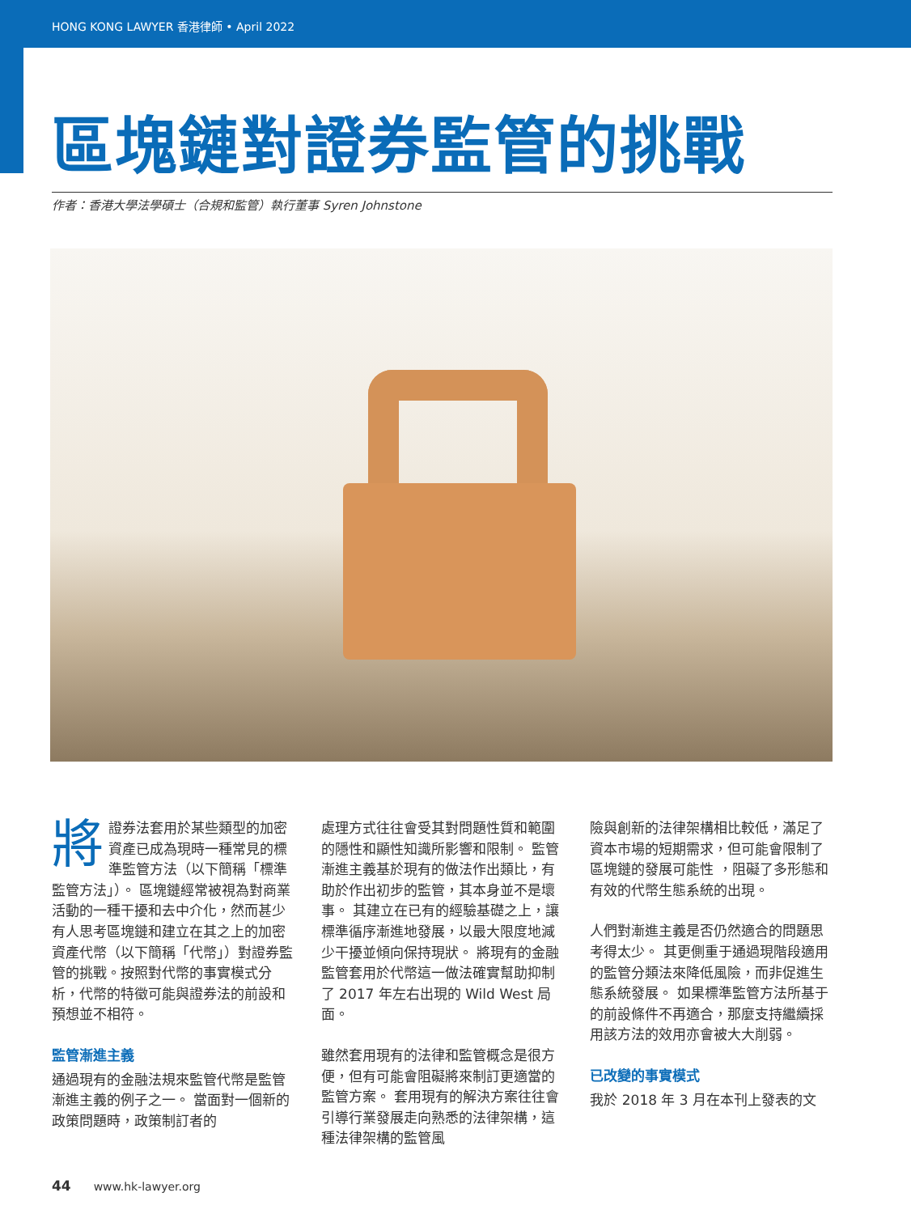HONG KONG LAWYER 香港律師 • April 2022
區塊鏈對證券監管的挑戰
作者：香港大學法學碩士（合規和監管）執行董事 Syren Johnstone
將證券法套用於某些類型的加密資產已成為現時一種常見的標準監管方法（以下簡稱「標準監管方法」）。 區塊鏈經常被視為對商業活動的一種干擾和去中介化，然而甚少有人思考區塊鏈和建立在其之上的加密資產代幣（以下簡稱「代幣」）對證券監管的挑戰。按照對代幣的事實模式分析，代幣的特徵可能與證券法的前設和預想並不相符。
監管漸進主義
通過現有的金融法規來監管代幣是監管漸進主義的例子之一。 當面對一個新的政策問題時，政策制訂者的
處理方式往往會受其對問題性質和範圍的隱性和顯性知識所影響和限制。 監管漸進主義基於現有的做法作出類比，有助於作出初步的監管，其本身並不是壞事。 其建立在已有的經驗基礎之上，讓標準循序漸進地發展，以最大限度地減少干擾並傾向保持現狀。 將現有的金融監管套用於代幣這一做法確實幫助抑制了 2017 年左右出現的 Wild West 局面。
雖然套用現有的法律和監管概念是很方便，但有可能會阻礙將來制訂更適當的監管方案。 套用現有的解決方案往往會引導行業發展走向熟悉的法律架構，這種法律架構的監管風
險與創新的法律架構相比較低，滿足了資本市場的短期需求，但可能會限制了區塊鏈的發展可能性 ，阻礙了多形態和有效的代幣生態系統的出現。
人們對漸進主義是否仍然適合的問題思考得太少。 其更側重于通過現階段適用的監管分類法來降低風險，而非促進生態系統發展。 如果標準監管方法所基于的前設條件不再適合，那麼支持繼續採用該方法的效用亦會被大大削弱。
已改變的事實模式
我於 2018 年 3 月在本刊上發表的文
44 www.hk-lawyer.org